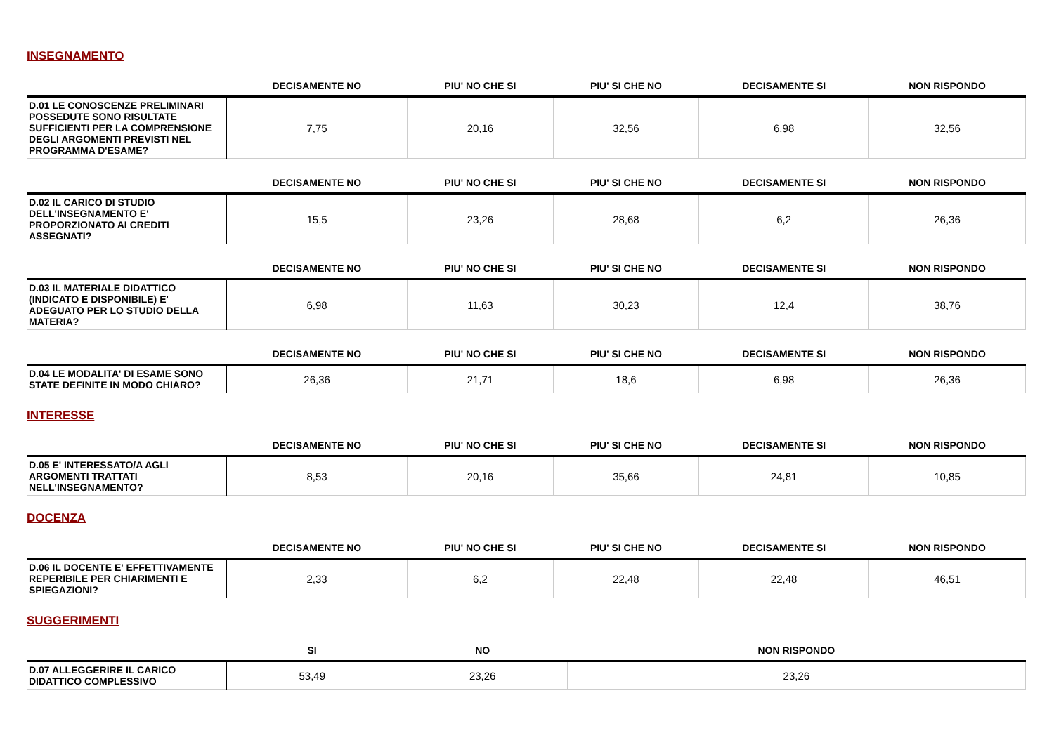INSEGNAMENTO
| | DECISAMENTE NO | PIU' NO CHE SI | PIU' SI CHE NO | DECISAMENTE SI | NON RISPONDO |
| --- | --- | --- | --- | --- | --- |
| D.01 LE CONOSCENZE PRELIMINARI POSSEDUTE SONO RISULTATE SUFFICIENTI PER LA COMPRENSIONE DEGLI ARGOMENTI PREVISTI NEL PROGRAMMA D'ESAME? | 7,75 | 20,16 | 32,56 | 6,98 | 32,56 |
| | DECISAMENTE NO | PIU' NO CHE SI | PIU' SI CHE NO | DECISAMENTE SI | NON RISPONDO |
| --- | --- | --- | --- | --- | --- |
| D.02 IL CARICO DI STUDIO DELL'INSEGNAMENTO E' PROPORZIONATO AI CREDITI ASSEGNATI? | 15,5 | 23,26 | 28,68 | 6,2 | 26,36 |
| | DECISAMENTE NO | PIU' NO CHE SI | PIU' SI CHE NO | DECISAMENTE SI | NON RISPONDO |
| --- | --- | --- | --- | --- | --- |
| D.03 IL MATERIALE DIDATTICO (INDICATO E DISPONIBILE) E' ADEGUATO PER LO STUDIO DELLA MATERIA? | 6,98 | 11,63 | 30,23 | 12,4 | 38,76 |
| | DECISAMENTE NO | PIU' NO CHE SI | PIU' SI CHE NO | DECISAMENTE SI | NON RISPONDO |
| --- | --- | --- | --- | --- | --- |
| D.04 LE MODALITA' DI ESAME SONO STATE DEFINITE IN MODO CHIARO? | 26,36 | 21,71 | 18,6 | 6,98 | 26,36 |
INTERESSE
| | DECISAMENTE NO | PIU' NO CHE SI | PIU' SI CHE NO | DECISAMENTE SI | NON RISPONDO |
| --- | --- | --- | --- | --- | --- |
| D.05 E' INTERESSATO/A AGLI ARGOMENTI TRATTATI NELL'INSEGNAMENTO? | 8,53 | 20,16 | 35,66 | 24,81 | 10,85 |
DOCENZA
| | DECISAMENTE NO | PIU' NO CHE SI | PIU' SI CHE NO | DECISAMENTE SI | NON RISPONDO |
| --- | --- | --- | --- | --- | --- |
| D.06 IL DOCENTE E' EFFETTIVAMENTE REPERIBILE PER CHIARIMENTI E SPIEGAZIONI? | 2,33 | 6,2 | 22,48 | 22,48 | 46,51 |
SUGGERIMENTI
| | SI | NO | NON RISPONDO |
| --- | --- | --- | --- |
| D.07 ALLEGGERIRE IL CARICO DIDATTICO COMPLESSIVO | 53,49 | 23,26 | 23,26 |